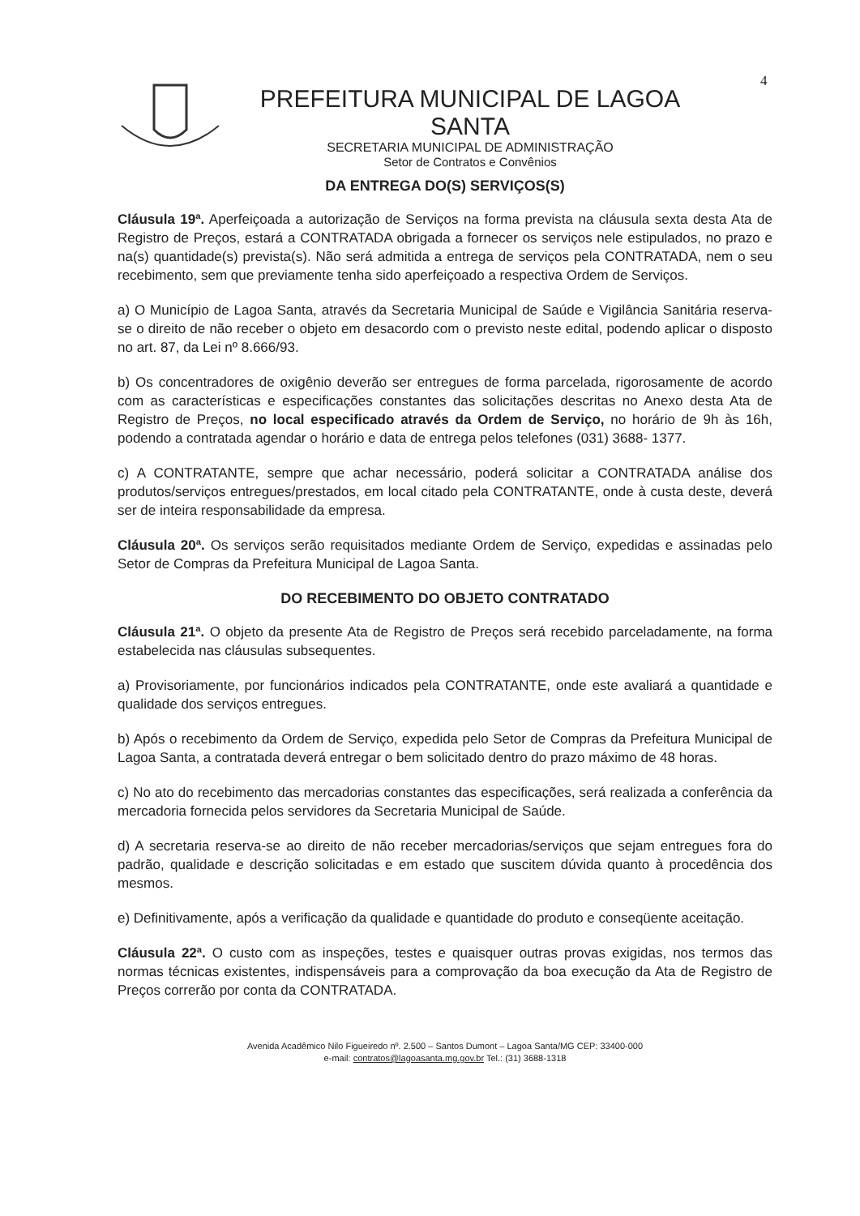4
PREFEITURA MUNICIPAL DE LAGOA SANTA
SECRETARIA MUNICIPAL DE ADMINISTRAÇÃO
Setor de Contratos e Convênios
DA ENTREGA DO(S) SERVIÇOS(S)
Cláusula 19ª. Aperfeiçoada a autorização de Serviços na forma prevista na cláusula sexta desta Ata de Registro de Preços, estará a CONTRATADA obrigada a fornecer os serviços nele estipulados, no prazo e na(s) quantidade(s) prevista(s). Não será admitida a entrega de serviços pela CONTRATADA, nem o seu recebimento, sem que previamente tenha sido aperfeiçoado a respectiva Ordem de Serviços.
a) O Município de Lagoa Santa, através da Secretaria Municipal de Saúde e Vigilância Sanitária reserva-se o direito de não receber o objeto em desacordo com o previsto neste edital, podendo aplicar o disposto no art. 87, da Lei nº 8.666/93.
b) Os concentradores de oxigênio deverão ser entregues de forma parcelada, rigorosamente de acordo com as características e especificações constantes das solicitações descritas no Anexo desta Ata de Registro de Preços, no local especificado através da Ordem de Serviço, no horário de 9h às 16h, podendo a contratada agendar o horário e data de entrega pelos telefones (031) 3688- 1377.
c) A CONTRATANTE, sempre que achar necessário, poderá solicitar a CONTRATADA análise dos produtos/serviços entregues/prestados, em local citado pela CONTRATANTE, onde à custa deste, deverá ser de inteira responsabilidade da empresa.
Cláusula 20ª. Os serviços serão requisitados mediante Ordem de Serviço, expedidas e assinadas pelo Setor de Compras da Prefeitura Municipal de Lagoa Santa.
DO RECEBIMENTO DO OBJETO CONTRATADO
Cláusula 21ª. O objeto da presente Ata de Registro de Preços será recebido parceladamente, na forma estabelecida nas cláusulas subsequentes.
a) Provisoriamente, por funcionários indicados pela CONTRATANTE, onde este avaliará a quantidade e qualidade dos serviços entregues.
b) Após o recebimento da Ordem de Serviço, expedida pelo Setor de Compras da Prefeitura Municipal de Lagoa Santa, a contratada deverá entregar o bem solicitado dentro do prazo máximo de 48 horas.
c) No ato do recebimento das mercadorias constantes das especificações, será realizada a conferência da mercadoria fornecida pelos servidores da Secretaria Municipal de Saúde.
d) A secretaria reserva-se ao direito de não receber mercadorias/serviços que sejam entregues fora do padrão, qualidade e descrição solicitadas e em estado que suscitem dúvida quanto à procedência dos mesmos.
e) Definitivamente, após a verificação da qualidade e quantidade do produto e conseqüente aceitação.
Cláusula 22ª. O custo com as inspeções, testes e quaisquer outras provas exigidas, nos termos das normas técnicas existentes, indispensáveis para a comprovação da boa execução da Ata de Registro de Preços correrão por conta da CONTRATADA.
Avenida Acadêmico Nilo Figueiredo nº. 2.500 – Santos Dumont – Lagoa Santa/MG CEP: 33400-000
e-mail: contratos@lagoasanta.mg.gov.br Tel.: (31) 3688-1318